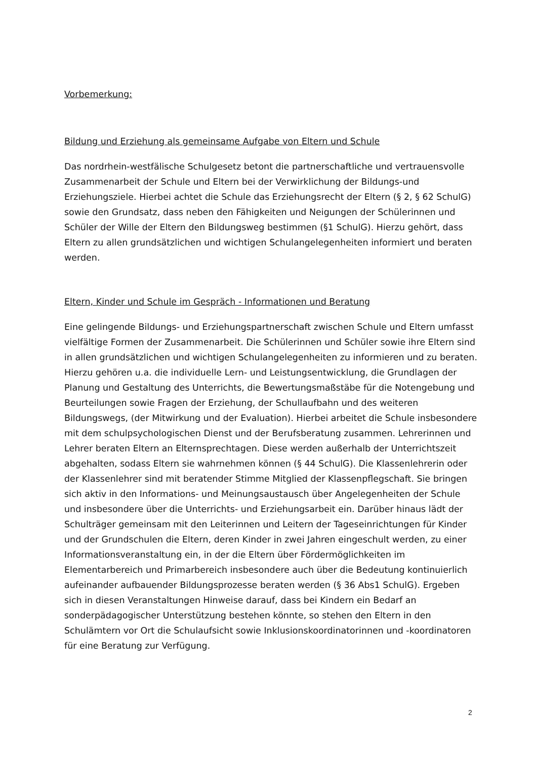Vorbemerkung:
Bildung und Erziehung als gemeinsame Aufgabe von Eltern und Schule
Das nordrhein-westfälische Schulgesetz betont die partnerschaftliche und vertrauensvolle Zusammenarbeit der Schule und Eltern bei der Verwirklichung der Bildungs-und Erziehungsziele. Hierbei achtet die Schule das Erziehungsrecht der Eltern (§ 2, § 62 SchulG) sowie den Grundsatz, dass neben den Fähigkeiten und Neigungen der Schülerinnen und Schüler der Wille der Eltern den Bildungsweg bestimmen (§1 SchulG). Hierzu gehört, dass Eltern zu allen grundsätzlichen und wichtigen Schulangelegenheiten informiert und beraten werden.
Eltern, Kinder und Schule im Gespräch - Informationen und Beratung
Eine gelingende Bildungs- und Erziehungspartnerschaft zwischen Schule und Eltern umfasst vielfältige Formen der Zusammenarbeit. Die Schülerinnen und Schüler sowie ihre Eltern sind in allen grundsätzlichen und wichtigen Schulangelegenheiten zu informieren und zu beraten. Hierzu gehören u.a. die individuelle Lern- und Leistungsentwicklung, die Grundlagen der Planung und Gestaltung des Unterrichts, die Bewertungsmaßstäbe für die Notengebung und Beurteilungen sowie Fragen der Erziehung, der Schullaufbahn und des weiteren Bildungswegs, (der Mitwirkung und der Evaluation). Hierbei arbeitet die Schule insbesondere mit dem schulpsychologischen Dienst und der Berufsberatung zusammen. Lehrerinnen und Lehrer beraten Eltern an Elternsprechtagen. Diese werden außerhalb der Unterrichtszeit abgehalten, sodass Eltern sie wahrnehmen können (§ 44 SchulG). Die Klassenlehrerin oder der Klassenlehrer sind mit beratender Stimme Mitglied der Klassenpflegschaft. Sie bringen sich aktiv in den Informations- und Meinungsaustausch über Angelegenheiten der Schule und insbesondere über die Unterrichts- und Erziehungsarbeit ein. Darüber hinaus lädt der Schulträger gemeinsam mit den Leiterinnen und Leitern der Tageseinrichtungen für Kinder und der Grundschulen die Eltern, deren Kinder in zwei Jahren eingeschult werden, zu einer Informationsveranstaltung ein, in der die Eltern über Fördermöglichkeiten im Elementarbereich und Primarbereich insbesondere auch über die Bedeutung kontinuierlich aufeinander aufbauender Bildungsprozesse beraten werden (§ 36 Abs1 SchulG). Ergeben sich in diesen Veranstaltungen Hinweise darauf, dass bei Kindern ein Bedarf an sonderpädagogischer Unterstützung bestehen könnte, so stehen den Eltern in den Schulämtern vor Ort die Schulaufsicht sowie Inklusionskoordinatorinnen und -koordinatoren für eine Beratung zur Verfügung.
2